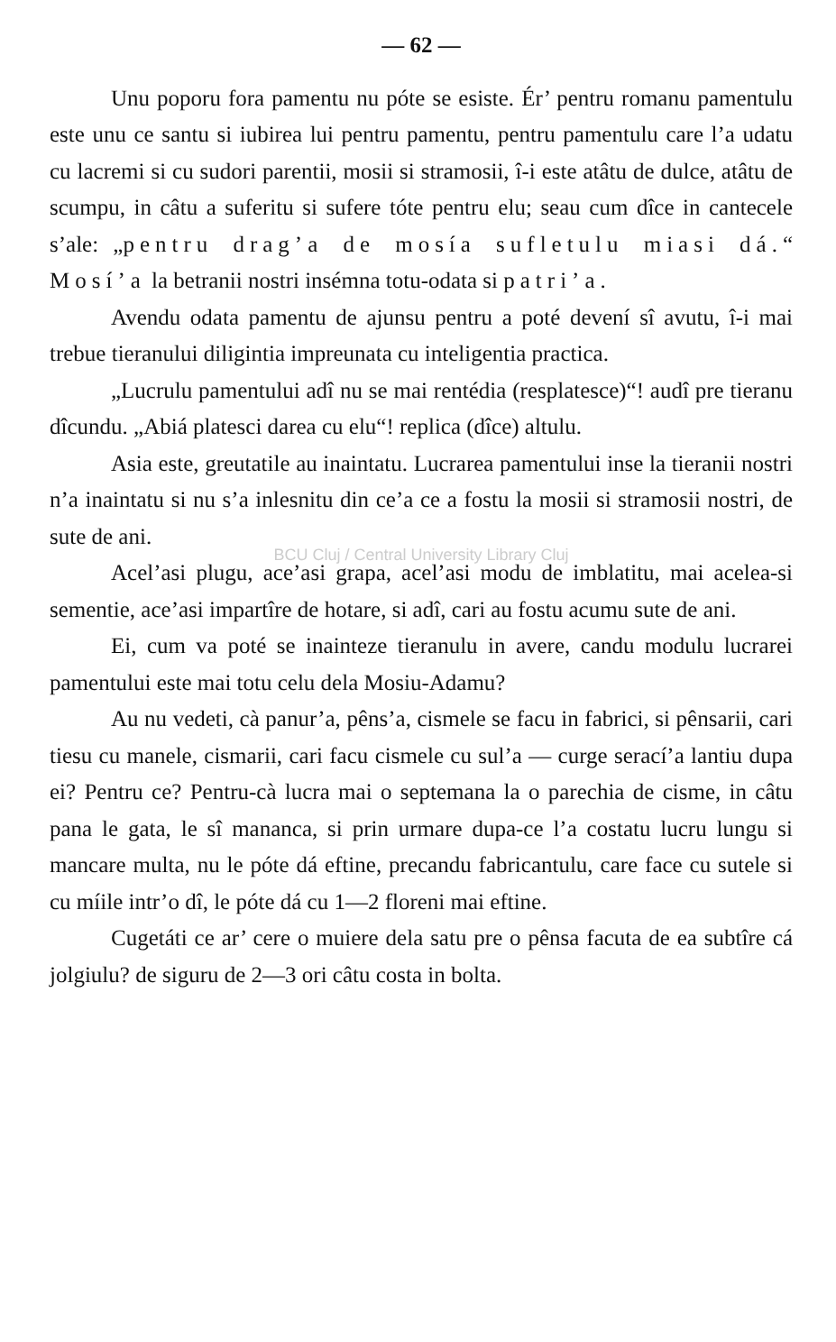— 62 —
Unu poporu fora pamentu nu póte se esiste. Ér’ pentru romanu pamentulu este unu ce santu si iubirea lui pentru pamentu, pentru pamentulu care l’a udatu cu lacremi si cu sudori parentii, mosii si stramosii, î-i este atâtu de dulce, atâtu de scumpu, in câtu a suferitu si sufere tóte pentru elu; seau cum dîce in cantecele s’ale: „pentru drag’a de mosía sufletulu miasi dá.“ Mosí’a la betranii nostri insémna totu-odata si patri’a.
Avendu odata pamentu de ajunsu pentru a poté devení sî avutu, î-i mai trebue tieranului diligintia impreunata cu inteligentia practica.
„Lucrulu pamentului adî nu se mai rentédia (resplatesce)“! audî pre tieranu dîcundu. „Abiá platesci darea cu elu“! replica (dîce) altulu.
Asia este, greutatile au inaintatu. Lucrarea pamentului inse la tieranii nostri n’a inaintatu si nu s’a inlesnitu din ce’a ce a fostu la mosii si stramosii nostri, de sute de ani.
BCU Cluj / Central University Library Cluj
Acel’asi plugu, ace’asi grapa, acel’asi modu de imblatitu, mai acelea-si sementie, ace’asi impartîre de hotare, si adî, cari au fostu acumu sute de ani.
Ei, cum va poté se inainteze tieranulu in avere, candu modulu lucrarei pamentului este mai totu celu dela Mosiu-Adamu?
Au nu vedeti, cà panur’a, pêns’a, cismele se facu in fabrici, si pênsarii, cari tiesu cu manele, cismarii, cari facu cismele cu sul’a — curge serací’a lantiu dupa ei? Pentru ce? Pentru-cà lucra mai o septemana la o parechia de cisme, in câtu pana le gata, le sî mananca, si prin urmare dupa-ce l’a costatu lucru lungu si mancare multa, nu le póte dá eftine, precandu fabricantulu, care face cu sutele si cu míile intr’o dî, le póte dá cu 1—2 floreni mai eftine.
Cugetáti ce ar’ cere o muiere dela satu pre o pênsa facuta de ea subtîre cá jolgiulu? de siguru de 2—3 ori câtu costa in bolta.